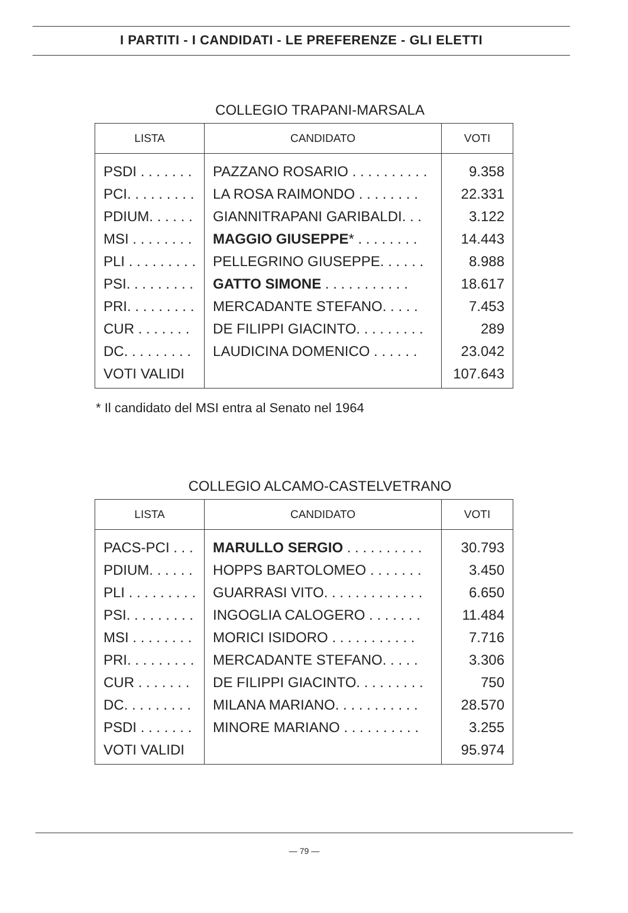I PARTITI - I CANDIDATI - LE PREFERENZE - GLI ELETTI
COLLEGIO TRAPANI-MARSALA
| LISTA | CANDIDATO | VOTI |
| --- | --- | --- |
| PSDI . . . . . . . | PAZZANO ROSARIO . . . . . . . . . . | 9.358 |
| PCI. . . . . . . . . | LA ROSA RAIMONDO . . . . . . . . | 22.331 |
| PDIUM. . . . . . | GIANNITRAPANI GARIBALDI. . . | 3.122 |
| MSI . . . . . . . . | MAGGIO GIUSEPPE * . . . . . . . . | 14.443 |
| PLI . . . . . . . . . | PELLEGRINO GIUSEPPE. . . . . . | 8.988 |
| PSI. . . . . . . . . | GATTO SIMONE . . . . . . . . . . . | 18.617 |
| PRI. . . . . . . . . | MERCADANTE STEFANO. . . . . | 7.453 |
| CUR . . . . . . . | DE FILIPPI GIACINTO. . . . . . . . . | 289 |
| DC. . . . . . . . . | LAUDICINA DOMENICO . . . . . . | 23.042 |
| VOTI VALIDI | | 107.643 |
* Il candidato del MSI entra al Senato nel 1964
COLLEGIO ALCAMO-CASTELVETRANO
| LISTA | CANDIDATO | VOTI |
| --- | --- | --- |
| PACS-PCI . . . | MARULLO SERGIO . . . . . . . . . . | 30.793 |
| PDIUM. . . . . . | HOPPS BARTOLOMEO . . . . . . . | 3.450 |
| PLI . . . . . . . . . | GUARRASI VITO. . . . . . . . . . . . . | 6.650 |
| PSI. . . . . . . . . | INGOGLIA CALOGERO . . . . . . . | 11.484 |
| MSI . . . . . . . . | MORICI ISIDORO . . . . . . . . . . . | 7.716 |
| PRI. . . . . . . . . | MERCADANTE STEFANO. . . . . | 3.306 |
| CUR . . . . . . . | DE FILIPPI GIACINTO. . . . . . . . . | 750 |
| DC. . . . . . . . . | MILANA MARIANO. . . . . . . . . . . | 28.570 |
| PSDI . . . . . . . | MINORE MARIANO . . . . . . . . . . | 3.255 |
| VOTI VALIDI | | 95.974 |
— 79 —